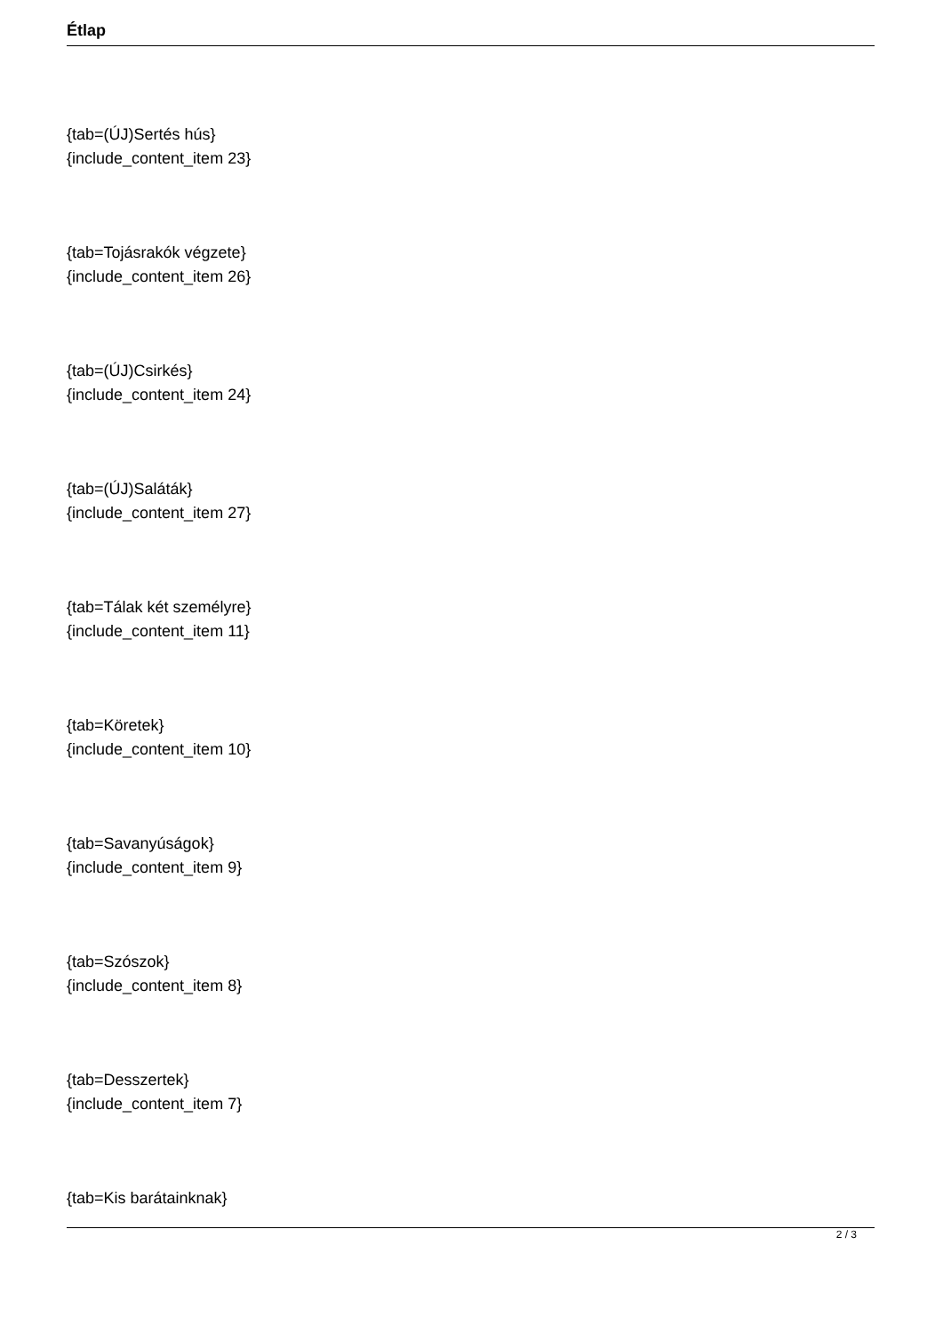Étlap
{tab=(ÚJ)Sertés hús}
{include_content_item 23}
{tab=Tojásrakók végzete}
{include_content_item 26}
{tab=(ÚJ)Csirkés}
{include_content_item 24}
{tab=(ÚJ)Saláták}
{include_content_item 27}
{tab=Tálak két személyre}
{include_content_item 11}
{tab=Köretek}
{include_content_item 10}
{tab=Savanyúságok}
{include_content_item 9}
{tab=Szószok}
{include_content_item 8}
{tab=Desszertek}
{include_content_item 7}
{tab=Kis barátainknak}
2 / 3